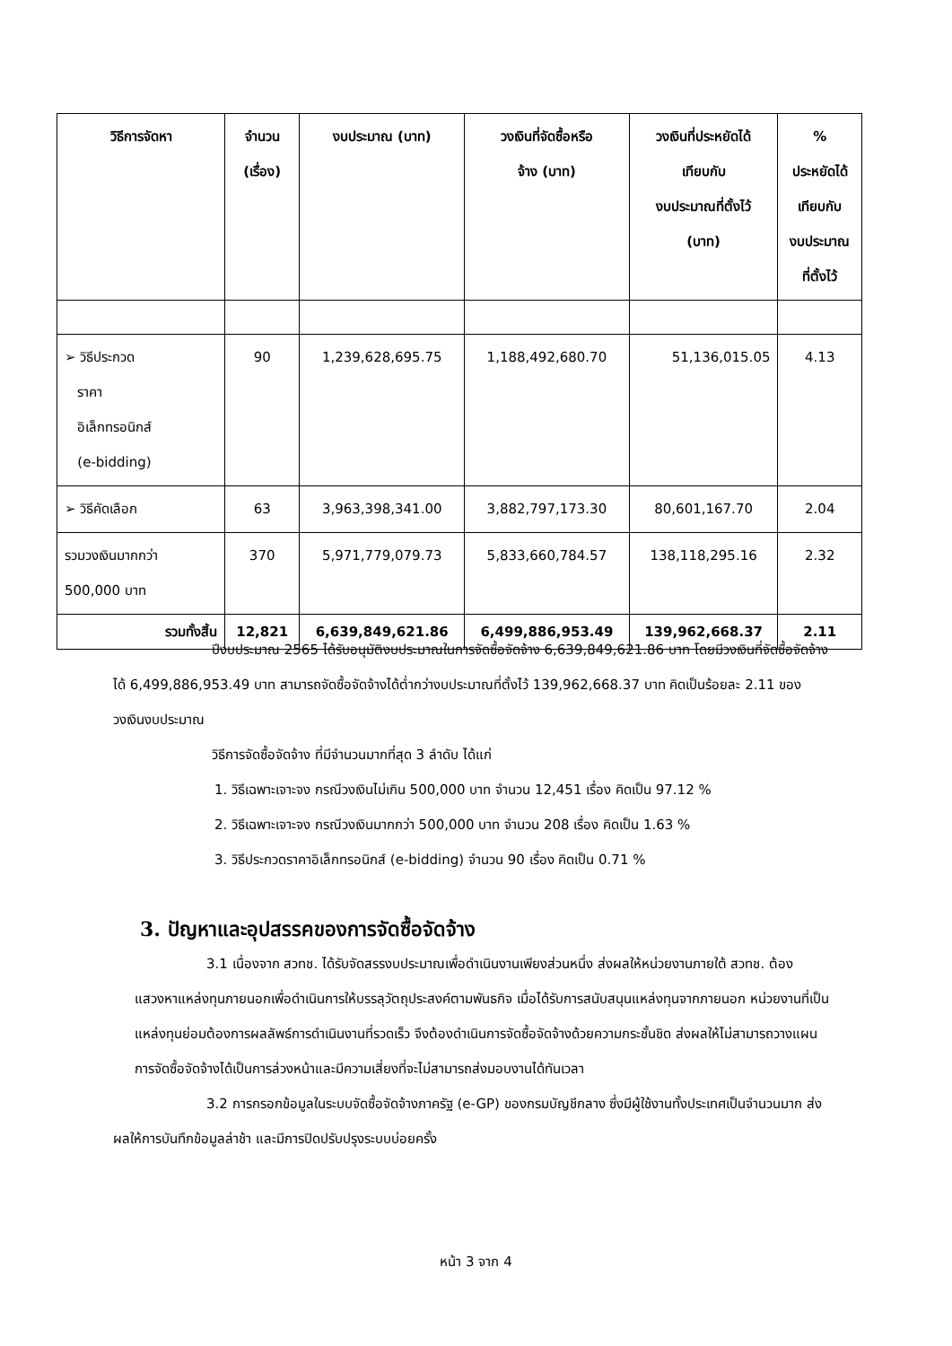| วิธีการจัดหา | จำนวน (เรื่อง) | งบประมาณ (บาท) | วงเงินที่จัดซื้อหรือ จ้าง (บาท) | วงเงินที่ประหยัดได้ เทียบกับ งบประมาณที่ตั้งไว้ (บาท) | % ประหยัดได้ เทียบกับ งบประมาณ ที่ตั้งไว้ |
| --- | --- | --- | --- | --- | --- |
| ➢ วิธีประกวด ราคา อิเล็กทรอนิกส์ (e-bidding) | 90 | 1,239,628,695.75 | 1,188,492,680.70 | 51,136,015.05 | 4.13 |
| ➢ วิธีคัดเลือก | 63 | 3,963,398,341.00 | 3,882,797,173.30 | 80,601,167.70 | 2.04 |
| รวมวงเงินมากกว่า 500,000 บาท | 370 | 5,971,779,079.73 | 5,833,660,784.57 | 138,118,295.16 | 2.32 |
| รวมทั้งสิ้น | 12,821 | 6,639,849,621.86 | 6,499,886,953.49 | 139,962,668.37 | 2.11 |
ปีงบประมาณ 2565 ได้รับอนุมัติงบประมาณในการจัดซื้อจัดจ้าง 6,639,849,621.86 บาท โดยมีวงเงินที่จัดซื้อจัดจ้างได้ 6,499,886,953.49 บาท สามารถจัดซื้อจัดจ้างได้ต่ำกว่างบประมาณที่ตั้งไว้ 139,962,668.37 บาท คิดเป็นร้อยละ 2.11 ของวงเงินงบประมาณ
วิธีการจัดซื้อจัดจ้าง ที่มีจำนวนมากที่สุด 3 ลำดับ ได้แก่
1. วิธีเฉพาะเจาะจง กรณีวงเงินไม่เกิน 500,000 บาท จำนวน 12,451 เรื่อง คิดเป็น 97.12 %
2. วิธีเฉพาะเจาะจง กรณีวงเงินมากกว่า 500,000 บาท จำนวน 208 เรื่อง คิดเป็น 1.63 %
3. วิธีประกวดราคาอิเล็กทรอนิกส์ (e-bidding) จำนวน 90 เรื่อง คิดเป็น 0.71 %
3. ปัญหาและอุปสรรคของการจัดซื้อจัดจ้าง
3.1 เนื่องจาก สวทช. ได้รับจัดสรรงบประมาณเพื่อดำเนินงานเพียงส่วนหนึ่ง ส่งผลให้หน่วยงานภายใต้ สวทช. ต้องแสวงหาแหล่งทุนภายนอกเพื่อดำเนินการให้บรรลุวัตถุประสงค์ตามพันธกิจ เมื่อได้รับการสนับสนุนแหล่งทุนจากภายนอก หน่วยงานที่เป็นแหล่งทุนย่อมต้องการผลลัพธ์การดำเนินงานที่รวดเร็ว จึงต้องดำเนินการจัดซื้อจัดจ้างด้วยความกระชั้นชิด ส่งผลให้ไม่สามารถวางแผนการจัดซื้อจัดจ้างได้เป็นการล่วงหน้าและมีความเสี่ยงที่จะไม่สามารถส่งมอบงานได้ทันเวลา
3.2 การกรอกข้อมูลในระบบจัดซื้อจัดจ้างภาครัฐ (e-GP) ของกรมบัญชีกลาง ซึ่งมีผู้ใช้งานทั้งประเทศเป็นจำนวนมาก ส่งผลให้การบันทึกข้อมูลล่าช้า และมีการปิดปรับปรุงระบบบ่อยครั้ง
หน้า 3 จาก 4